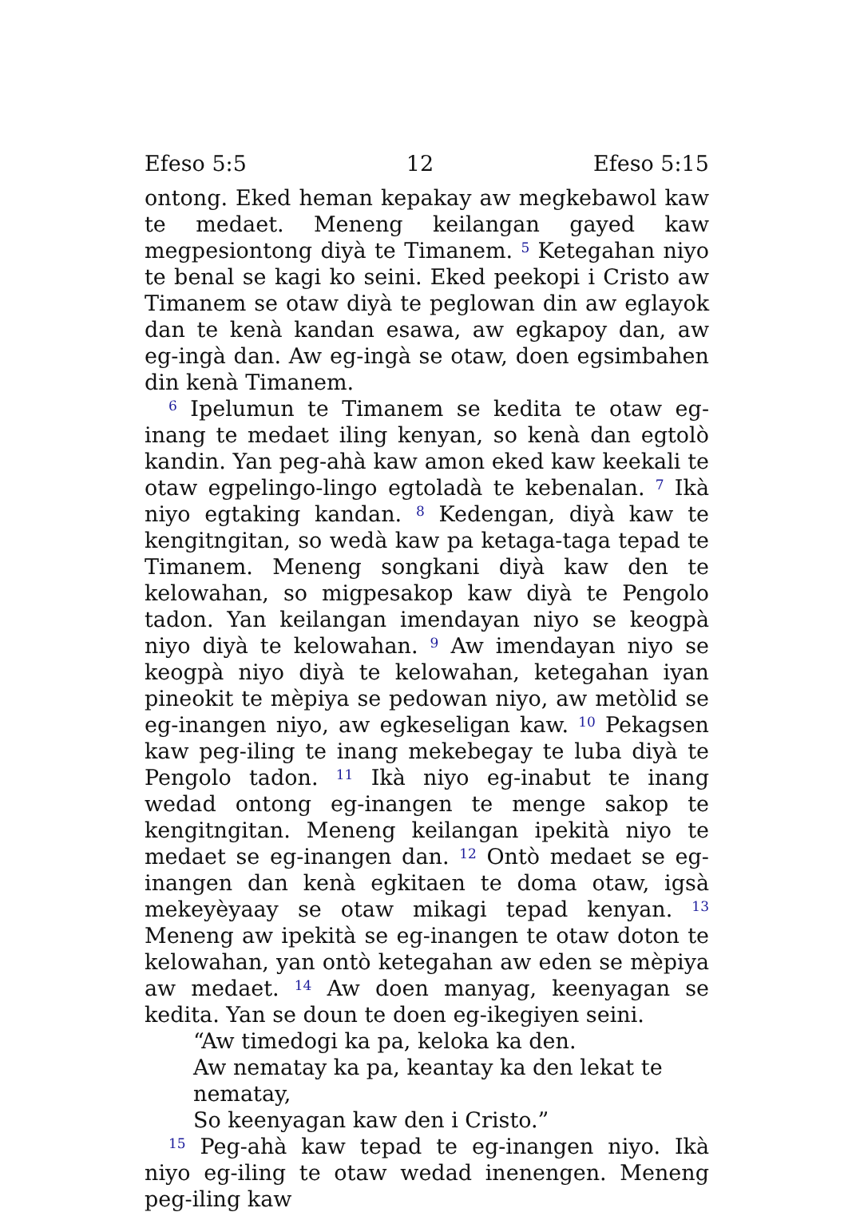Efeso 5:5 12 Efeso 5:15
ontong. Eked heman kepakay aw megkebawol kaw te medaet. Meneng keilangan gayed kaw megpesiontong diyà te Timanem. <sup>5</sup> Ketegahan niyo te benal se kagi ko seini. Eked peekopi i Cristo aw Timanem se otaw diyà te peglowan din aw eglayok dan te kenà kandan esawa, aw egkapoy dan, aw eg-ingà dan. Aw eg-ingà se otaw, doen egsimbahen din kenà Timanem.
<sup>6</sup> Ipelumun te Timanem se kedita te otaw eg-inang te medaet iling kenyan, so kenà dan egtolò kandin. Yan peg-ahà kaw amon eked kaw keekali te otaw egpelingo-lingo egtoladà te kebenalan. <sup>7</sup> Ikà niyo egtaking kandan. <sup>8</sup> Kedengan, diyà kaw te kengitngitan, so wedà kaw pa ketaga-taga tepad te Timanem. Meneng songkani diyà kaw den te kelowahan, so migpesakop kaw diyà te Pengolo tadon. Yan keilangan imendayan niyo se keogpà niyo diyà te kelowahan. <sup>9</sup> Aw imendayan niyo se keogpà niyo diyà te kelowahan, ketegahan iyan pineokit te mèpiya se pedowan niyo, aw metòlid se eg-inangen niyo, aw egkeseligan kaw. <sup>10</sup> Pekagsen kaw peg-iling te inang mekebegay te luba diyà te Pengolo tadon. <sup>11</sup> Ikà niyo eg-inabut te inang wedad ontong eg-inangen te menge sakop te kengitngitan. Meneng keilangan ipekità niyo te medaet se eg-inangen dan. <sup>12</sup> Ontò medaet se eg-inangen dan kenà egkitaen te doma otaw, igsà mekeyèyaay se otaw mikagi tepad kenyan. <sup>13</sup> Meneng aw ipekità se eg-inangen te otaw doton te kelowahan, yan ontò ketegahan aw eden se mèpiya aw medaet. <sup>14</sup> Aw doen manyag, keenyagan se kedita. Yan se doun te doen eg-ikegiyen seini.
“Aw timedogi ka pa, keloka ka den.
Aw nematay ka pa, keantay ka den lekat te nematay,
So keenyagan kaw den i Cristo.”
<sup>15</sup> Peg-ahà kaw tepad te eg-inangen niyo. Ikà niyo eg-iling te otaw wedad inenengen. Meneng peg-iling kaw